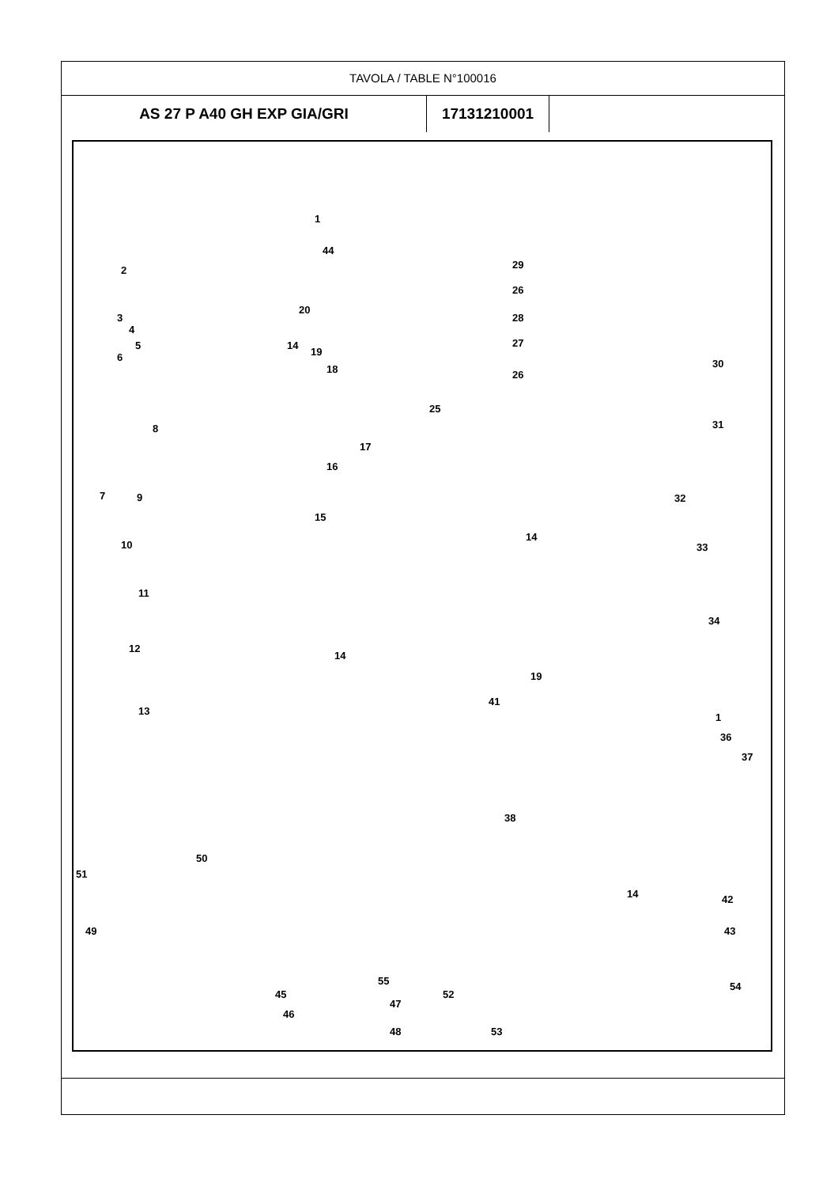TAVOLA / TABLE N°100016
| AS 27 P A40 GH EXP GIA/GRI | 17131210001 | |
1
44
2
3
4
5
6
20
14
19
18
8
17
16
7 9
15
10
11
12
14
13
29
26
28
27
26
25
30
31
32
14
33
34
19
41
1
36
37
38
14 42
43
50
51
49
55
45
46
47
48
52
53
54